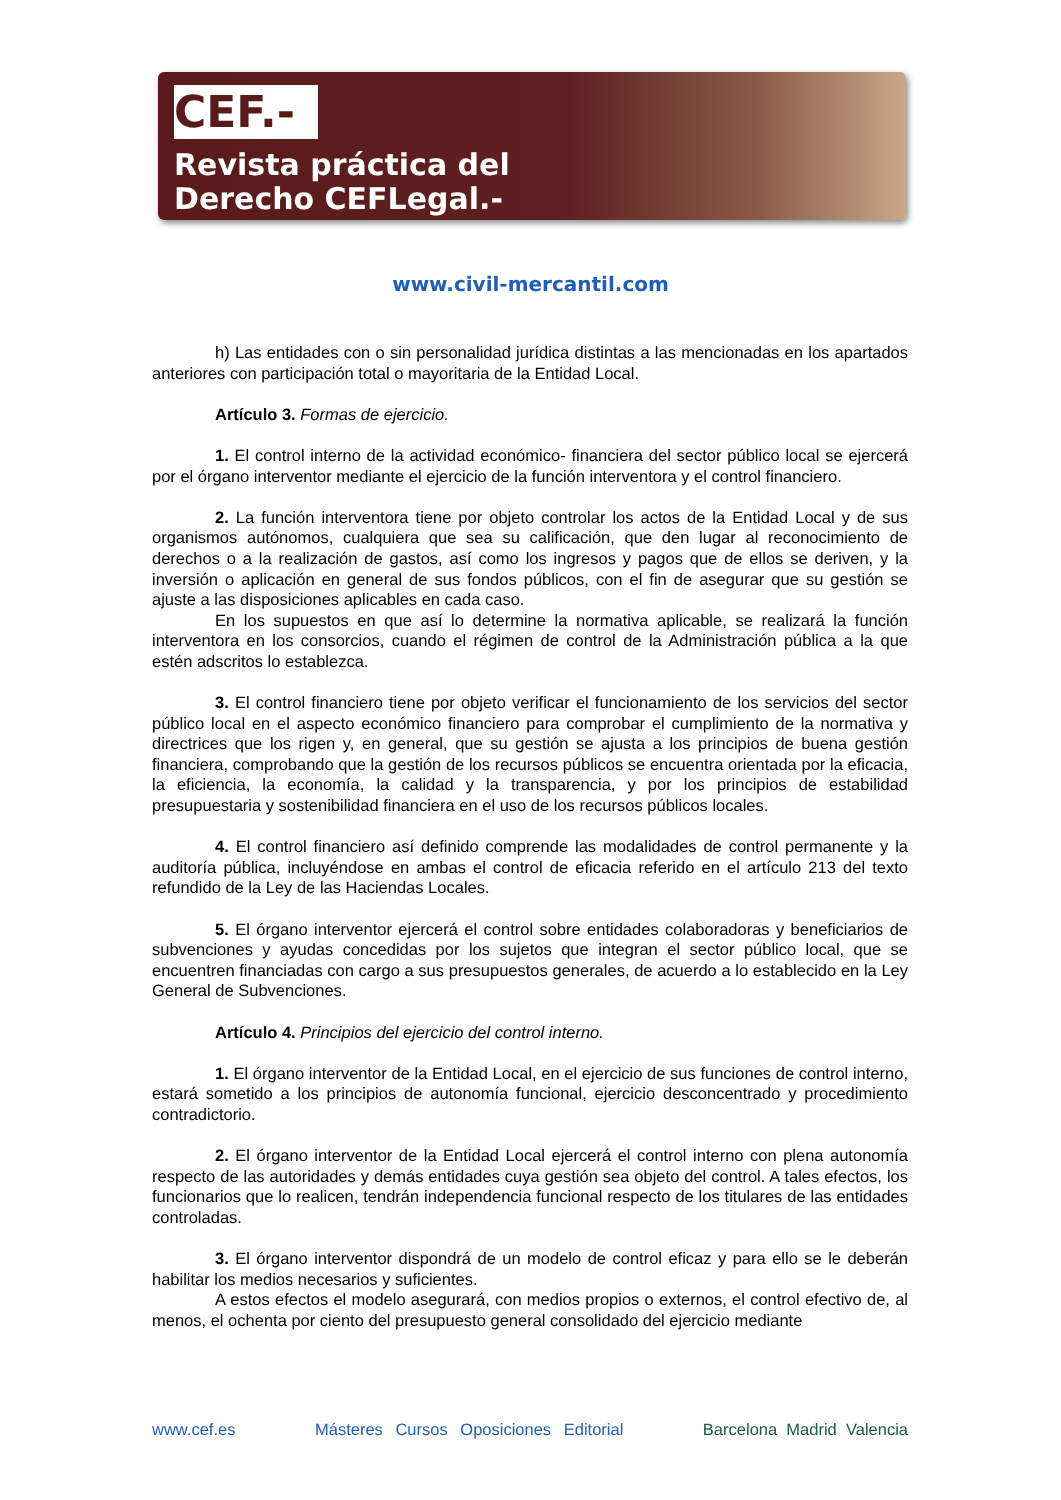CEF.-
Revista práctica del
Derecho CEFLegal.-
www.civil-mercantil.com
h) Las entidades con o sin personalidad jurídica distintas a las mencionadas en los apartados anteriores con participación total o mayoritaria de la Entidad Local.
Artículo 3. Formas de ejercicio.
1. El control interno de la actividad económico- financiera del sector público local se ejercerá por el órgano interventor mediante el ejercicio de la función interventora y el control financiero.
2. La función interventora tiene por objeto controlar los actos de la Entidad Local y de sus organismos autónomos, cualquiera que sea su calificación, que den lugar al reconocimiento de derechos o a la realización de gastos, así como los ingresos y pagos que de ellos se deriven, y la inversión o aplicación en general de sus fondos públicos, con el fin de asegurar que su gestión se ajuste a las disposiciones aplicables en cada caso.
En los supuestos en que así lo determine la normativa aplicable, se realizará la función interventora en los consorcios, cuando el régimen de control de la Administración pública a la que estén adscritos lo establezca.
3. El control financiero tiene por objeto verificar el funcionamiento de los servicios del sector público local en el aspecto económico financiero para comprobar el cumplimiento de la normativa y directrices que los rigen y, en general, que su gestión se ajusta a los principios de buena gestión financiera, comprobando que la gestión de los recursos públicos se encuentra orientada por la eficacia, la eficiencia, la economía, la calidad y la transparencia, y por los principios de estabilidad presupuestaria y sostenibilidad financiera en el uso de los recursos públicos locales.
4. El control financiero así definido comprende las modalidades de control permanente y la auditoría pública, incluyéndose en ambas el control de eficacia referido en el artículo 213 del texto refundido de la Ley de las Haciendas Locales.
5. El órgano interventor ejercerá el control sobre entidades colaboradoras y beneficiarios de subvenciones y ayudas concedidas por los sujetos que integran el sector público local, que se encuentren financiadas con cargo a sus presupuestos generales, de acuerdo a lo establecido en la Ley General de Subvenciones.
Artículo 4. Principios del ejercicio del control interno.
1. El órgano interventor de la Entidad Local, en el ejercicio de sus funciones de control interno, estará sometido a los principios de autonomía funcional, ejercicio desconcentrado y procedimiento contradictorio.
2. El órgano interventor de la Entidad Local ejercerá el control interno con plena autonomía respecto de las autoridades y demás entidades cuya gestión sea objeto del control. A tales efectos, los funcionarios que lo realicen, tendrán independencia funcional respecto de los titulares de las entidades controladas.
3. El órgano interventor dispondrá de un modelo de control eficaz y para ello se le deberán habilitar los medios necesarios y suficientes.
A estos efectos el modelo asegurará, con medios propios o externos, el control efectivo de, al menos, el ochenta por ciento del presupuesto general consolidado del ejercicio mediante
www.cef.es Másteres Cursos Oposiciones Editorial Barcelona Madrid Valencia